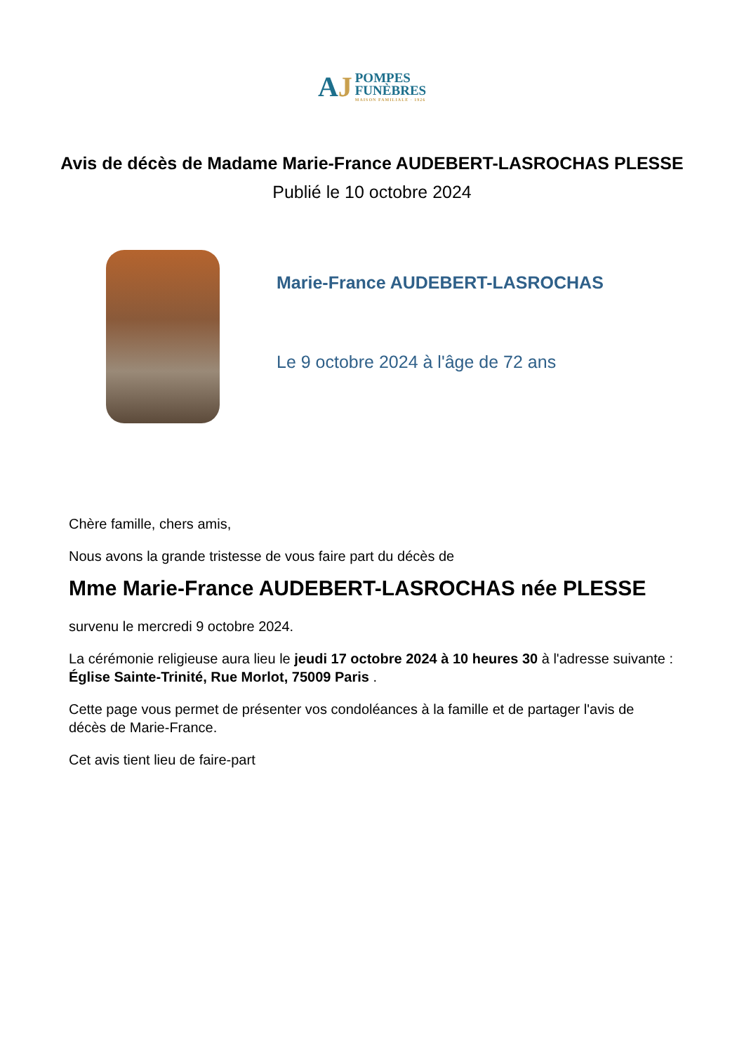AJ
POMPES
FUNÈBRES
MAISON FAMILIALE · 1926
Avis de décès de Madame Marie-France AUDEBERT-LASROCHAS PLESSE
Publié le 10 octobre 2024
Marie-France AUDEBERT-LASROCHAS
Le 9 octobre 2024 à l'âge de 72 ans
Chère famille, chers amis,
Nous avons la grande tristesse de vous faire part du décès de
Mme Marie-France AUDEBERT-LASROCHAS née PLESSE
survenu le mercredi 9 octobre 2024.
La cérémonie religieuse aura lieu le jeudi 17 octobre 2024 à 10 heures 30 à l'adresse suivante :
Église Sainte-Trinité, Rue Morlot, 75009 Paris .
Cette page vous permet de présenter vos condoléances à la famille et de partager l'avis de décès de Marie-France.
Cet avis tient lieu de faire-part